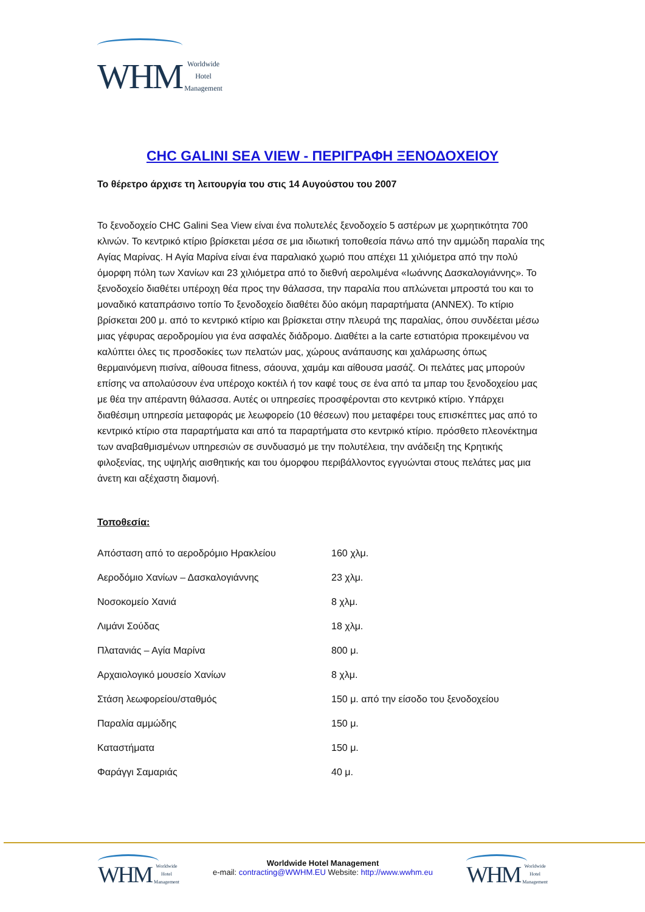WHM Worldwide
Hotel
Management
CHC GALINI SEA VIEW - ΠΕΡΙΓΡΑΦΗ ΞΕΝΟΔΟΧΕΙΟΥ
Το θέρετρο άρχισε τη λειτουργία του στις 14 Αυγούστου του 2007
Το ξενοδοχείο CHC Galini Sea View είναι ένα πολυτελές ξενοδοχείο 5 αστέρων με χωρητικότητα 700 κλινών. Το κεντρικό κτίριο βρίσκεται μέσα σε μια ιδιωτική τοποθεσία πάνω από την αμμώδη παραλία της Αγίας Μαρίνας. Η Αγία Μαρίνα είναι ένα παραλιακό χωριό που απέχει 11 χιλιόμετρα από την πολύ όμορφη πόλη των Χανίων και 23 χιλιόμετρα από το διεθνή αερολιμένα «Ιωάννης Δασκαλογιάννης». Το ξενοδοχείο διαθέτει υπέροχη θέα προς την θάλασσα, την παραλία που απλώνεται μπροστά του και το μοναδικό καταπράσινο τοπίο Το ξενοδοχείο διαθέτει δύο ακόμη παραρτήματα (ANNEX). Το κτίριο βρίσκεται 200 μ. από το κεντρικό κτίριο και βρίσκεται στην πλευρά της παραλίας, όπου συνδέεται μέσω μιας γέφυρας αεροδρομίου για ένα ασφαλές διάδρομο. Διαθέτει a la carte εστιατόρια προκειμένου να καλύπτει όλες τις προσδοκίες των πελατών μας, χώρους ανάπαυσης και χαλάρωσης όπως θερμαινόμενη πισίνα, αίθουσα fitness, σάουνα, χαμάμ και αίθουσα μασάζ. Οι πελάτες μας μπορούν επίσης να απολαύσουν ένα υπέροχο κοκτέιλ ή τον καφέ τους σε ένα από τα μπαρ του ξενοδοχείου μας με θέα την απέραντη θάλασσα. Αυτές οι υπηρεσίες προσφέρονται στο κεντρικό κτίριο. Υπάρχει διαθέσιμη υπηρεσία μεταφοράς με λεωφορείο (10 θέσεων) που μεταφέρει τους επισκέπτες μας από το κεντρικό κτίριο στα παραρτήματα και από τα παραρτήματα στο κεντρικό κτίριο. πρόσθετο πλεονέκτημα των αναβαθμισμένων υπηρεσιών σε συνδυασμό με την πολυτέλεια, την ανάδειξη της Κρητικής φιλοξενίας, της υψηλής αισθητικής και του όμορφου περιβάλλοντος εγγυώνται στους πελάτες μας μια άνετη και αξέχαστη διαμονή.
Τοποθεσία:
| Απόσταση από το αεροδρόμιο Ηρακλείου | 160 χλμ. |
| Αεροδόμιο Χανίων – Δασκαλογιάννης | 23 χλμ. |
| Νοσοκομείο Χανιά | 8 χλμ. |
| Λιμάνι Σούδας | 18 χλμ. |
| Πλατανιάς – Αγία Μαρίνα | 800 μ. |
| Αρχαιολογικό μουσείο Χανίων | 8 χλμ. |
| Στάση λεωφορείου/σταθμός | 150 μ. από την είσοδο του ξενοδοχείου |
| Παραλία αμμώδης | 150 μ. |
| Καταστήματα | 150 μ. |
| Φαράγγι Σαμαριάς | 40 μ. |
WHM Worldwide
Hotel
Management
Worldwide Hotel Management
e-mail: contracting@WWHM.EU Website: http://www.wwhm.eu
WHM Worldwide
Hotel
Management